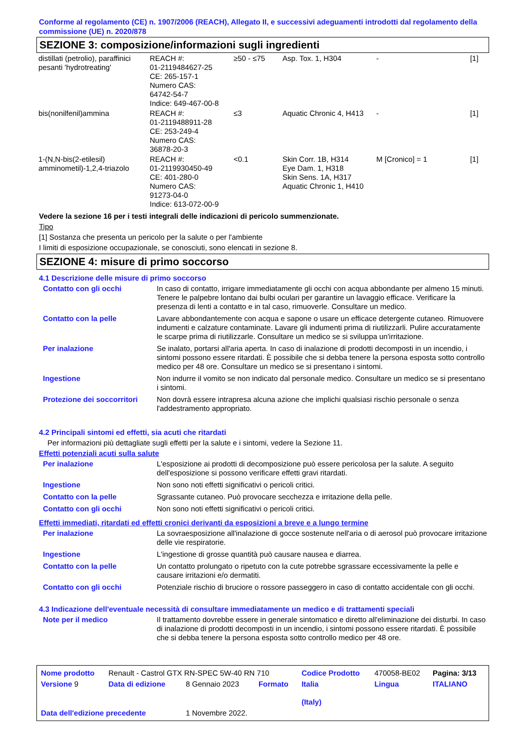Conforme al regolamento (CE) n. 1907/2006 (REACH), Allegato II, e successivi adeguamenti introdotti dal regolamento della commissione (UE) n. 2020/878
SEZIONE 3: composizione/informazioni sugli ingredienti
| distillati (petrolio), paraffinici pesanti 'hydrotreating' | REACH #: 01-2119484627-25 CE: 265-157-1 Numero CAS: 64742-54-7 Indice: 649-467-00-8 | ≥50 - ≤75 | Asp. Tox. 1, H304 | - | [1] |
| bis(nonilfenil)ammina | REACH #: 01-2119488911-28 CE: 253-249-4 Numero CAS: 36878-20-3 | ≤3 | Aquatic Chronic 4, H413 | - | [1] |
| 1-(N,N-bis(2-etilesil) amminometil)-1,2,4-triazolo | REACH #: 01-2119930450-49 CE: 401-280-0 Numero CAS: 91273-04-0 Indice: 613-072-00-9 | <0.1 | Skin Corr. 1B, H314 Eye Dam. 1, H318 Skin Sens. 1A, H317 Aquatic Chronic 1, H410 | M [Cronico] = 1 | [1] |
Vedere la sezione 16 per i testi integrali delle indicazioni di pericolo summenzionate.
Tipo
[1] Sostanza che presenta un pericolo per la salute o per l'ambiente
I limiti di esposizione occupazionale, se conosciuti, sono elencati in sezione 8.
SEZIONE 4: misure di primo soccorso
4.1 Descrizione delle misure di primo soccorso
| Contatto con gli occhi | In caso di contatto, irrigare immediatamente gli occhi con acqua abbondante per almeno 15 minuti. Tenere le palpebre lontano dai bulbi oculari per garantire un lavaggio efficace. Verificare la presenza di lenti a contatto e in tal caso, rimuoverle. Consultare un medico. |
| Contatto con la pelle | Lavare abbondantemente con acqua e sapone o usare un efficace detergente cutaneo. Rimuovere indumenti e calzature contaminate. Lavare gli indumenti prima di riutilizzarli. Pulire accuratamente le scarpe prima di riutilizzarle. Consultare un medico se si sviluppa un'irritazione. |
| Per inalazione | Se inalato, portarsi all'aria aperta. In caso di inalazione di prodotti decomposti in un incendio, i sintomi possono essere ritardati. È possibile che si debba tenere la persona esposta sotto controllo medico per 48 ore. Consultare un medico se si presentano i sintomi. |
| Ingestione | Non indurre il vomito se non indicato dal personale medico. Consultare un medico se si presentano i sintomi. |
| Protezione dei soccorritori | Non dovrà essere intrapresa alcuna azione che implichi qualsiasi rischio personale o senza l'addestramento appropriato. |
4.2 Principali sintomi ed effetti, sia acuti che ritardati
Per informazioni più dettagliate sugli effetti per la salute e i sintomi, vedere la Sezione 11.
Effetti potenziali acuti sulla salute
| Per inalazione | L'esposizione ai prodotti di decomposizione può essere pericolosa per la salute. A seguito dell'esposizione si possono verificare effetti gravi ritardati. |
| Ingestione | Non sono noti effetti significativi o pericoli critici. |
| Contatto con la pelle | Sgrassante cutaneo. Può provocare secchezza e irritazione della pelle. |
| Contatto con gli occhi | Non sono noti effetti significativi o pericoli critici. |
Effetti immediati, ritardati ed effetti cronici derivanti da esposizioni a breve e a lungo termine
| Per inalazione | La sovraesposizione all'inalazione di gocce sostenute nell'aria o di aerosol può provocare irritazione delle vie respiratorie. |
| Ingestione | L'ingestione di grosse quantità può causare nausea e diarrea. |
| Contatto con la pelle | Un contatto prolungato o ripetuto con la cute potrebbe sgrassare eccessivamente la pelle e causare irritazioni e/o dermatiti. |
| Contatto con gli occhi | Potenziale rischio di bruciore o rossore passeggero in caso di contatto accidentale con gli occhi. |
4.3 Indicazione dell'eventuale necessità di consultare immediatamente un medico e di trattamenti speciali
| Note per il medico | Il trattamento dovrebbe essere in generale sintomatico e diretto all'eliminazione dei disturbi. In caso di inalazione di prodotti decomposti in un incendio, i sintomi possono essere ritardati. È possibile che si debba tenere la persona esposta sotto controllo medico per 48 ore. |
| Nome prodotto | Renault - Castrol GTX RN-SPEC 5W-40 RN 710 | | | Codice Prodotto | 470058-BE02 | Pagina: 3/13 |
| Versione 9 | Data di edizione | 8 Gennaio 2023 | Formato | Italia (Italy) | Lingua | ITALIANO |
| Data dell'edizione precedente | | 1 Novembre 2022. | | | | |